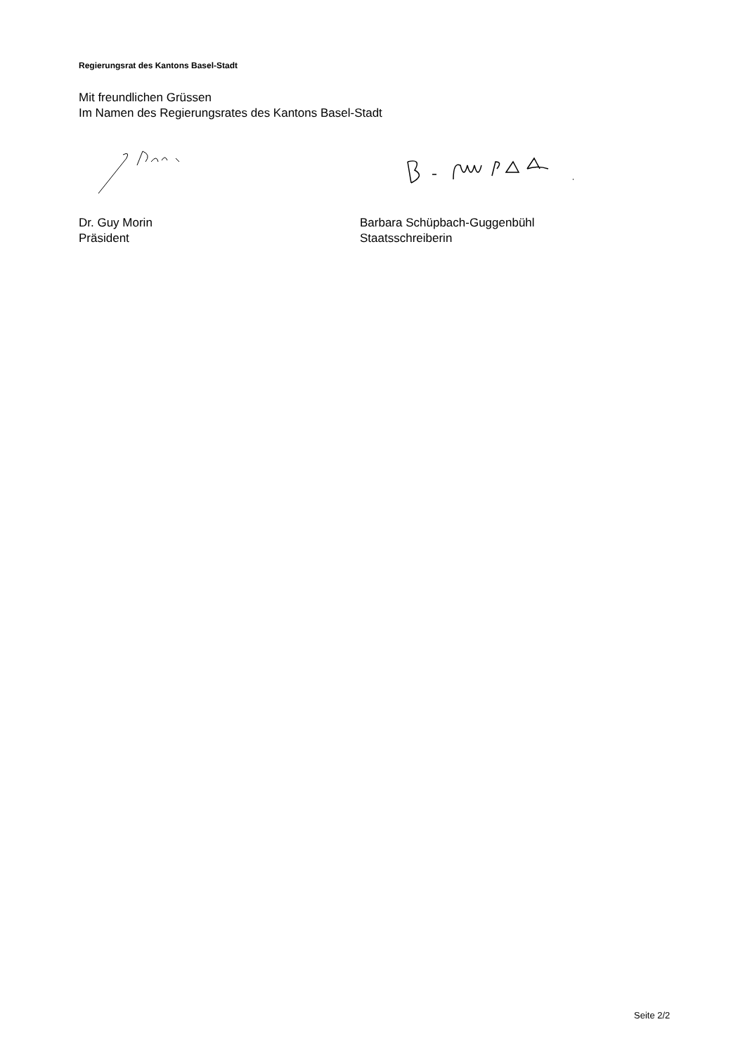Regierungsrat des Kantons Basel-Stadt
Mit freundlichen Grüssen
Im Namen des Regierungsrates des Kantons Basel-Stadt
Dr. Guy Morin
Präsident
Barbara Schüpbach-Guggenbühl
Staatsschreiberin
Seite 2/2